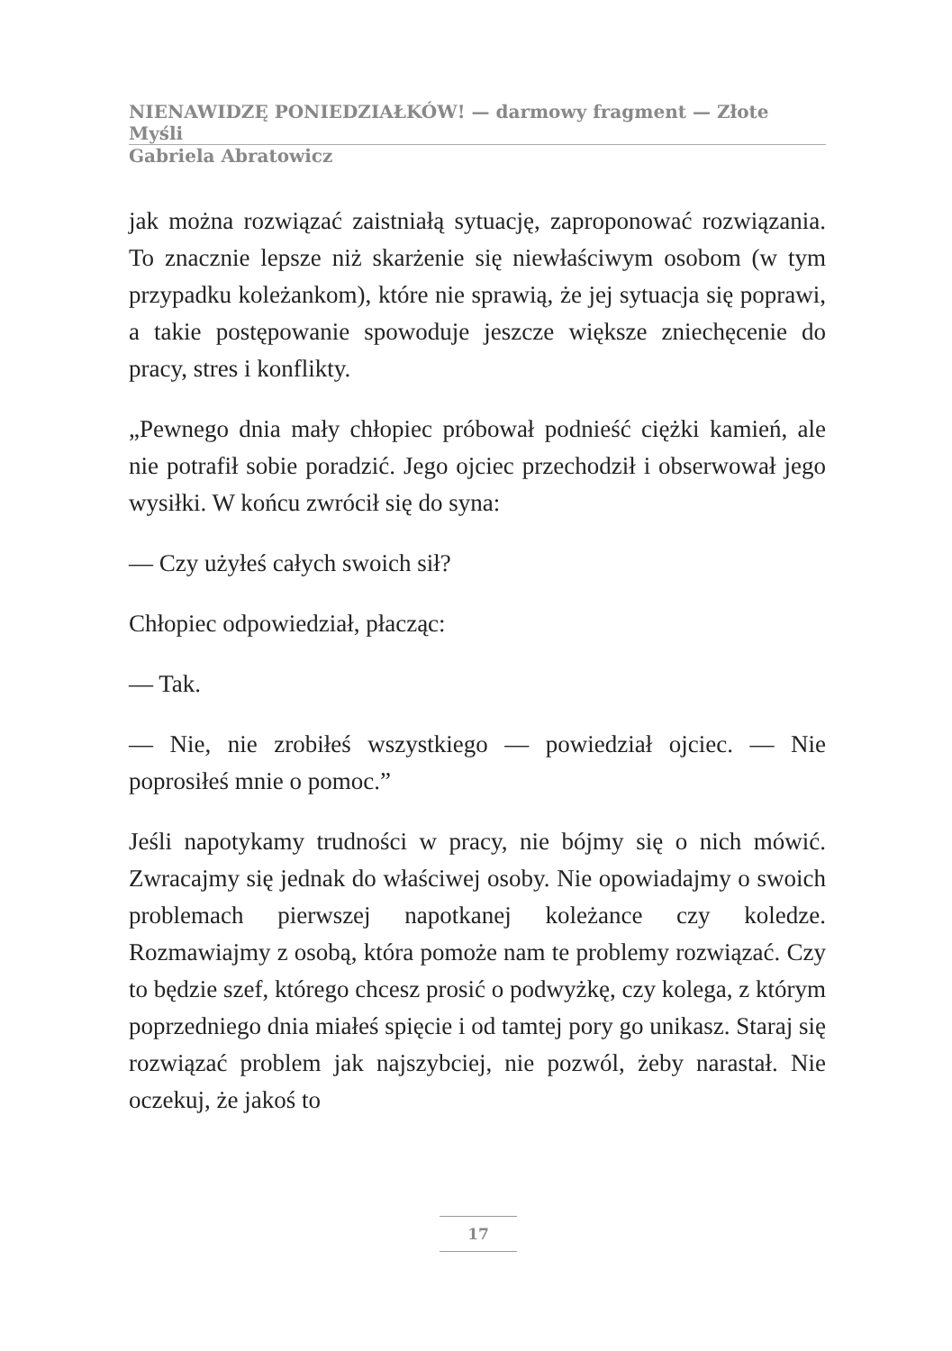NIENAWIDZĘ PONIEDZIAŁKÓW! — darmowy fragment — Złote Myśli
Gabriela Abratowicz
jak można rozwiązać zaistniałą sytuację, zaproponować rozwiązania. To znacznie lepsze niż skarżenie się niewłaściwym osobom (w tym przypadku koleżankom), które nie sprawią, że jej sytuacja się poprawi, a takie postępowanie spowoduje jeszcze większe zniechęcenie do pracy, stres i konflikty.
„Pewnego dnia mały chłopiec próbował podnieść ciężki kamień, ale nie potrafił sobie poradzić. Jego ojciec przechodził i obserwował jego wysiłki. W końcu zwrócił się do syna:
— Czy użyłeś całych swoich sił?
Chłopiec odpowiedział, płacząc:
— Tak.
— Nie, nie zrobiłeś wszystkiego — powiedział ojciec. — Nie poprosiłeś mnie o pomoc.”
Jeśli napotykamy trudności w pracy, nie bójmy się o nich mówić. Zwracajmy się jednak do właściwej osoby. Nie opowiadajmy o swoich problemach pierwszej napotkanej koleżance czy koledze. Rozmawiajmy z osobą, która pomoże nam te problemy rozwiązać. Czy to będzie szef, którego chcesz prosić o podwyżkę, czy kolega, z którym poprzedniego dnia miałeś spięcie i od tamtej pory go unikasz. Staraj się rozwiązać problem jak najszybciej, nie pozwól, żeby narastał. Nie oczekuj, że jakoś to
17